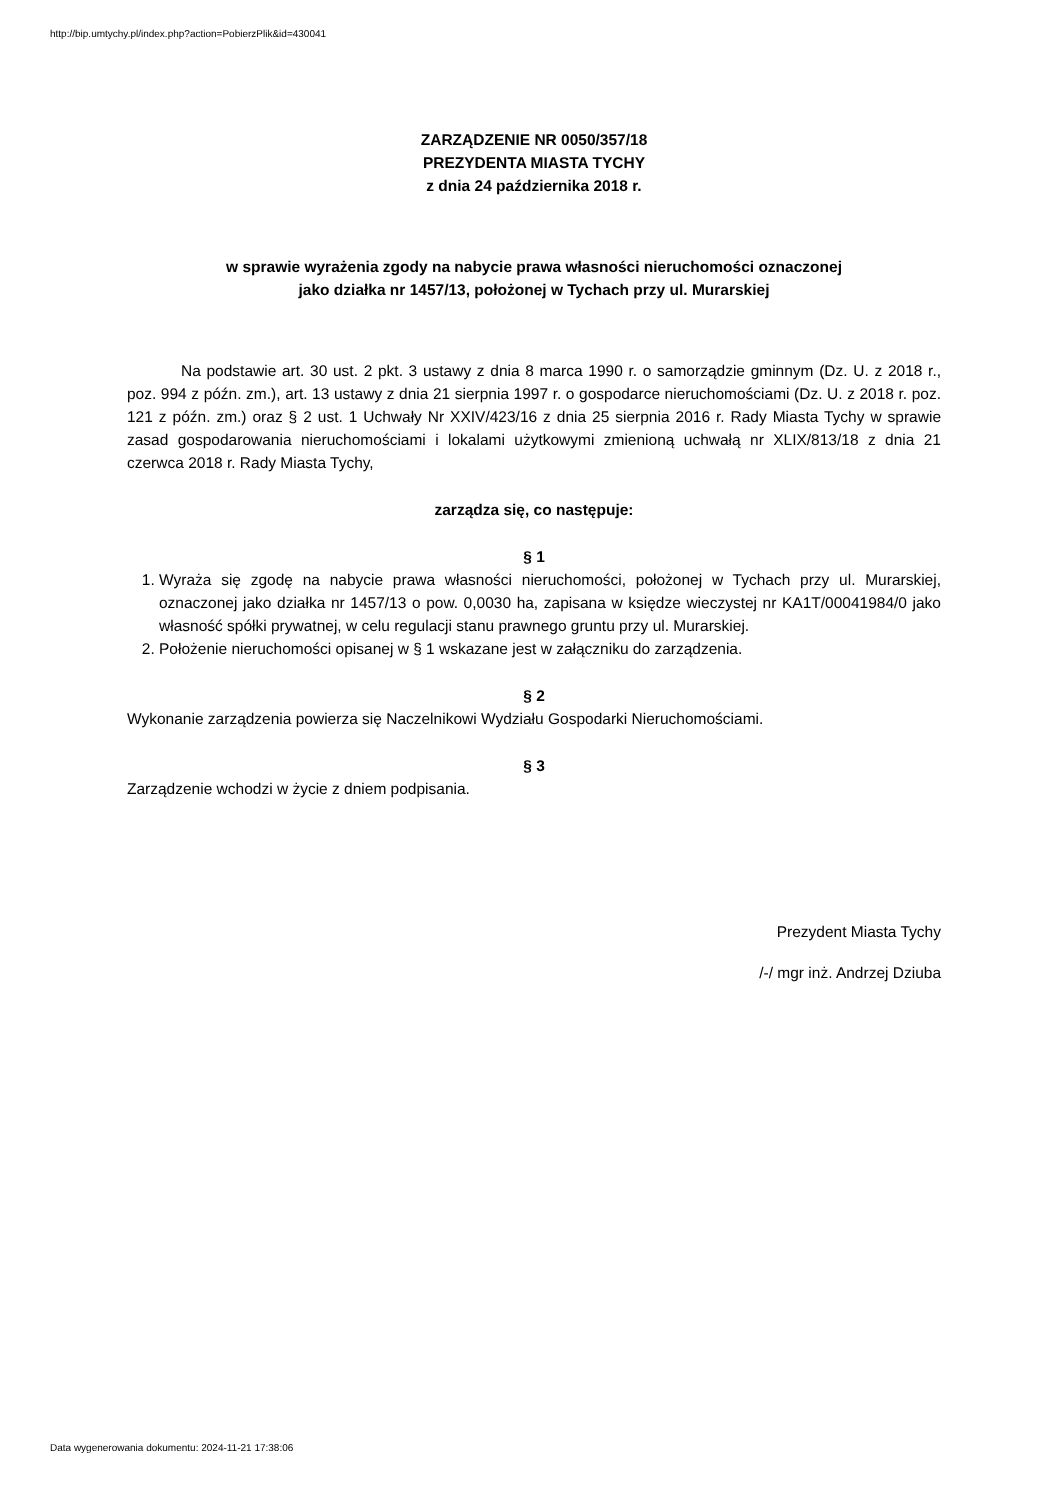http://bip.umtychy.pl/index.php?action=PobierzPlik&id=430041
ZARZĄDZENIE NR 0050/357/18
PREZYDENTA MIASTA TYCHY
z dnia 24 października 2018 r.
w sprawie wyrażenia zgody na nabycie prawa własności nieruchomości oznaczonej
jako działka nr 1457/13, położonej w Tychach przy ul. Murarskiej
Na podstawie art. 30 ust. 2 pkt. 3 ustawy z dnia 8 marca 1990 r. o samorządzie gminnym (Dz. U. z 2018 r., poz. 994 z późn. zm.), art. 13 ustawy z dnia 21 sierpnia 1997 r. o gospodarce nieruchomościami (Dz. U. z 2018 r. poz. 121 z późn. zm.) oraz § 2 ust. 1 Uchwały Nr XXIV/423/16 z dnia 25 sierpnia 2016 r. Rady Miasta Tychy w sprawie zasad gospodarowania nieruchomościami i lokalami użytkowymi zmienioną uchwałą nr XLIX/813/18 z dnia 21 czerwca 2018 r. Rady Miasta Tychy,
zarządza się, co następuje:
§ 1
1. Wyraża się zgodę na nabycie prawa własności nieruchomości, położonej w Tychach przy ul. Murarskiej, oznaczonej jako działka nr 1457/13 o pow. 0,0030 ha, zapisana w księdze wieczystej nr KA1T/00041984/0 jako własność spółki prywatnej, w celu regulacji stanu prawnego gruntu przy ul. Murarskiej.
2. Położenie nieruchomości opisanej w § 1 wskazane jest w załączniku do zarządzenia.
§ 2
Wykonanie zarządzenia powierza się Naczelnikowi Wydziału Gospodarki Nieruchomościami.
§ 3
Zarządzenie wchodzi w życie z dniem podpisania.
Prezydent Miasta Tychy
/-/ mgr inż. Andrzej Dziuba
Data wygenerowania dokumentu: 2024-11-21 17:38:06